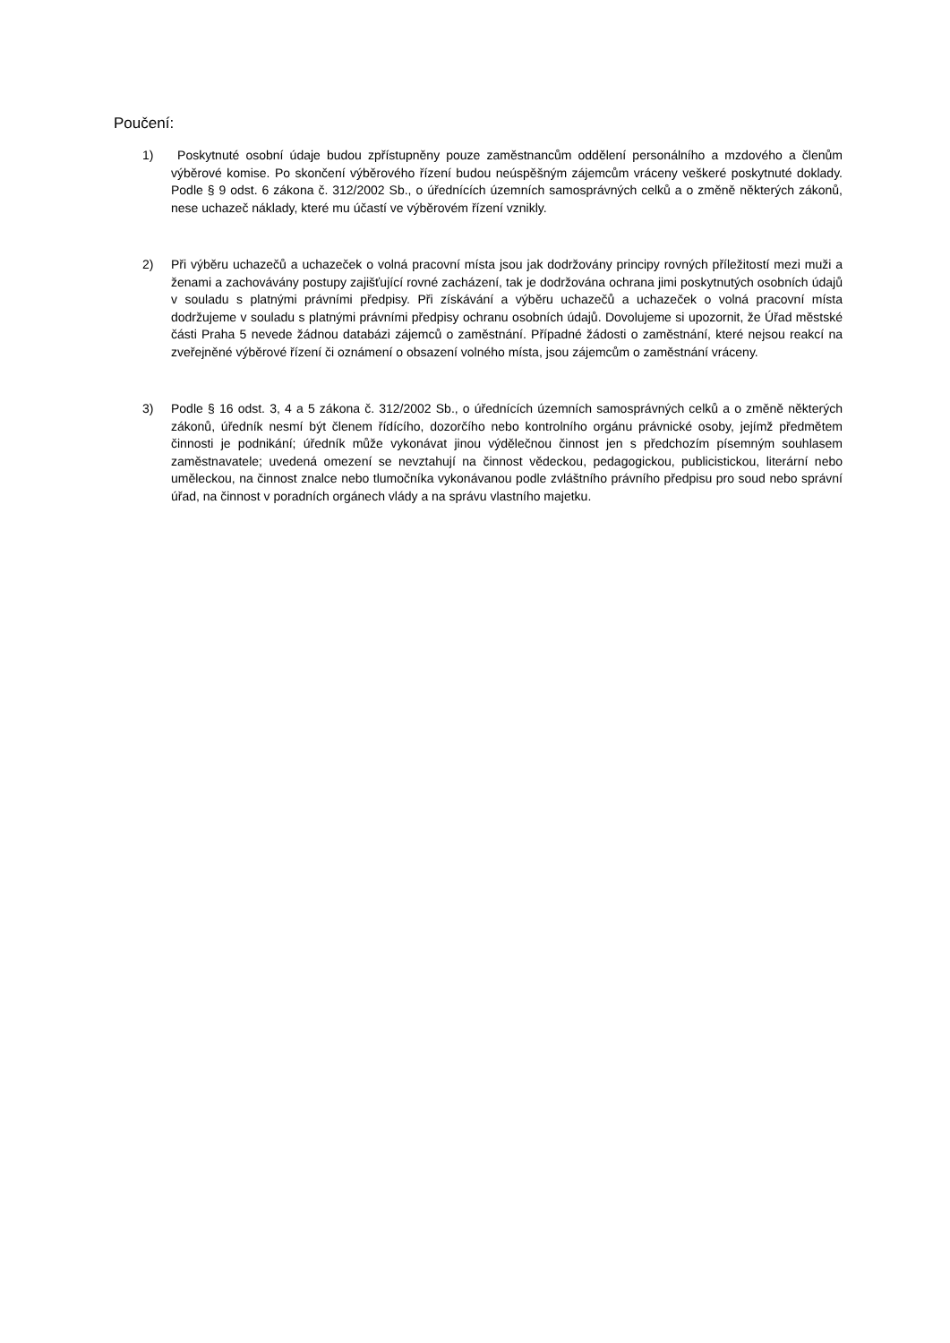Poučení:
1) Poskytnuté osobní údaje budou zpřístupněny pouze zaměstnancům oddělení personálního a mzdového a členům výběrové komise. Po skončení výběrového řízení budou neúspěšným zájemcům vráceny veškeré poskytnuté doklady. Podle § 9 odst. 6 zákona č. 312/2002 Sb., o úřednících územních samosprávných celků a o změně některých zákonů, nese uchazeč náklady, které mu účastí ve výběrovém řízení vznikly.
2) Při výběru uchazečů a uchazeček o volná pracovní místa jsou jak dodržovány principy rovných příležitostí mezi muži a ženami a zachovávány postupy zajišťující rovné zacházení, tak je dodržována ochrana jimi poskytnutých osobních údajů v souladu s platnými právními předpisy. Při získávání a výběru uchazečů a uchazeček o volná pracovní místa dodržujeme v souladu s platnými právními předpisy ochranu osobních údajů. Dovolujeme si upozornit, že Úřad městské části Praha 5 nevede žádnou databázi zájemců o zaměstnání. Případné žádosti o zaměstnání, které nejsou reakcí na zveřejněné výběrové řízení či oznámení o obsazení volného místa, jsou zájemcům o zaměstnání vráceny.
3) Podle § 16 odst. 3, 4 a 5 zákona č. 312/2002 Sb., o úřednících územních samosprávných celků a o změně některých zákonů, úředník nesmí být členem řídícího, dozorčího nebo kontrolního orgánu právnické osoby, jejímž předmětem činnosti je podnikání; úředník může vykonávat jinou výdělečnou činnost jen s předchozím písemným souhlasem zaměstnavatele; uvedená omezení se nevztahují na činnost vědeckou, pedagogickou, publicistickou, literární nebo uměleckou, na činnost znalce nebo tlumočníka vykonávanou podle zvláštního právního předpisu pro soud nebo správní úřad, na činnost v poradních orgánech vlády a na správu vlastního majetku.